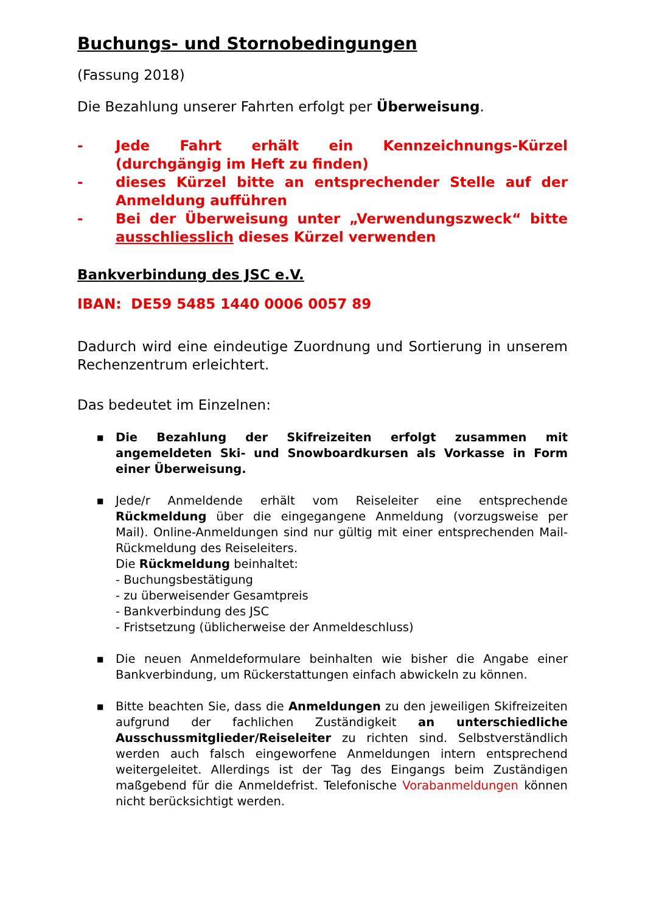Buchungs- und Stornobedingungen
(Fassung 2018)
Die Bezahlung unserer Fahrten erfolgt per Überweisung.
- Jede Fahrt erhält ein Kennzeichnungs-Kürzel (durchgängig im Heft zu finden)
- dieses Kürzel bitte an entsprechender Stelle auf der Anmeldung aufführen
- Bei der Überweisung unter „Verwendungszweck“ bitte ausschliesslich dieses Kürzel verwenden
Bankverbindung des JSC e.V.
IBAN: DE59 5485 1440 0006 0057 89
Dadurch wird eine eindeutige Zuordnung und Sortierung in unserem Rechenzentrum erleichtert.
Das bedeutet im Einzelnen:
■ Die Bezahlung der Skifreizeiten erfolgt zusammen mit angemeldeten Ski- und Snowboardkursen als Vorkasse in Form einer Überweisung.
■ Jede/r Anmeldende erhält vom Reiseleiter eine entsprechende Rückmeldung über die eingegangene Anmeldung (vorzugsweise per Mail). Online-Anmeldungen sind nur gültig mit einer entsprechenden Mail-Rückmeldung des Reiseleiters.
Die Rückmeldung beinhaltet:
- Buchungsbestätigung
- zu überweisender Gesamtpreis
- Bankverbindung des JSC
- Fristsetzung (üblicherweise der Anmeldeschluss)
■ Die neuen Anmeldeformulare beinhalten wie bisher die Angabe einer Bankverbindung, um Rückerstattungen einfach abwickeln zu können.
■ Bitte beachten Sie, dass die Anmeldungen zu den jeweiligen Skifreizeiten aufgrund der fachlichen Zuständigkeit an unterschiedliche Ausschussmitglieder/Reiseleiter zu richten sind. Selbstverständlich werden auch falsch eingeworfene Anmeldungen intern entsprechend weitergeleitet. Allerdings ist der Tag des Eingangs beim Zuständigen maßgebend für die Anmeldefrist. Telefonische Vorabanmeldungen können nicht berücksichtigt werden.